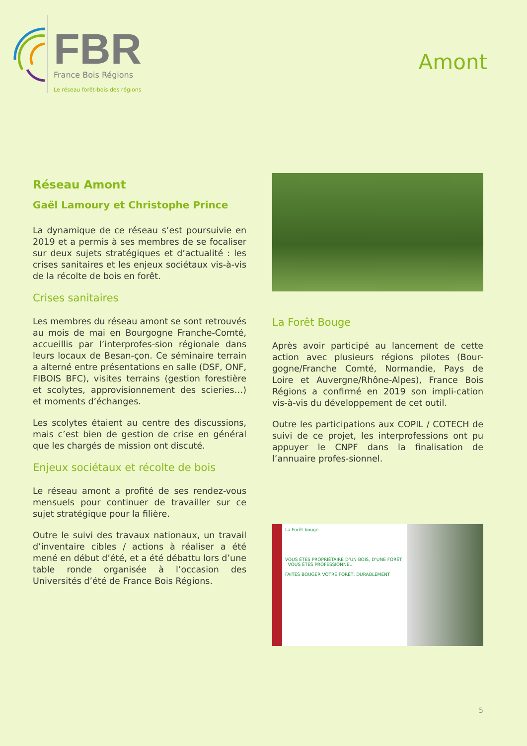FBR
France Bois Régions
Le réseau forêt-bois des régions
Amont
Réseau Amont
Gaël Lamoury et Christophe Prince
La dynamique de ce réseau s’est poursuivie en 2019 et a permis à ses membres de se focaliser sur deux sujets stratégiques et d’actualité : les crises sanitaires et les enjeux sociétaux vis-à-vis de la récolte de bois en forêt.
Crises sanitaires
Les membres du réseau amont se sont retrouvés au mois de mai en Bourgogne Franche-Comté, accueillis par l’interprofes-sion régionale dans leurs locaux de Besan-çon. Ce séminaire terrain a alterné entre présentations en salle (DSF, ONF, FIBOIS BFC), visites terrains (gestion forestière et scolytes, approvisionnement des scieries…) et moments d’échanges.
Les scolytes étaient au centre des discussions, mais c’est bien de gestion de crise en général que les chargés de mission ont discuté.
Enjeux sociétaux et récolte de bois
Le réseau amont a profité de ses rendez-vous mensuels pour continuer de travailler sur ce sujet stratégique pour la filière.
Outre le suivi des travaux nationaux, un travail d’inventaire cibles / actions à réaliser a été mené en début d’été, et a été débattu lors d’une table ronde organisée à l’occasion des Universités d’été de France Bois Régions.
La Forêt Bouge
Après avoir participé au lancement de cette action avec plusieurs régions pilotes (Bour-gogne/Franche Comté, Normandie, Pays de Loire et Auvergne/Rhône-Alpes), France Bois Régions a confirmé en 2019 son impli-cation vis-à-vis du développement de cet outil.
Outre les participations aux COPIL / COTECH de suivi de ce projet, les interprofessions ont pu appuyer le CNPF dans la finalisation de l’annuaire profes-sionnel.
La Forêt bouge
VOUS ÊTES PROPRIÉTAIRE D’UN BOIS, D’UNE FORÊT VOUS ÊTES PROFESSIONNEL
FAITES BOUGER VOTRE FORÊT, DURABLEMENT
5